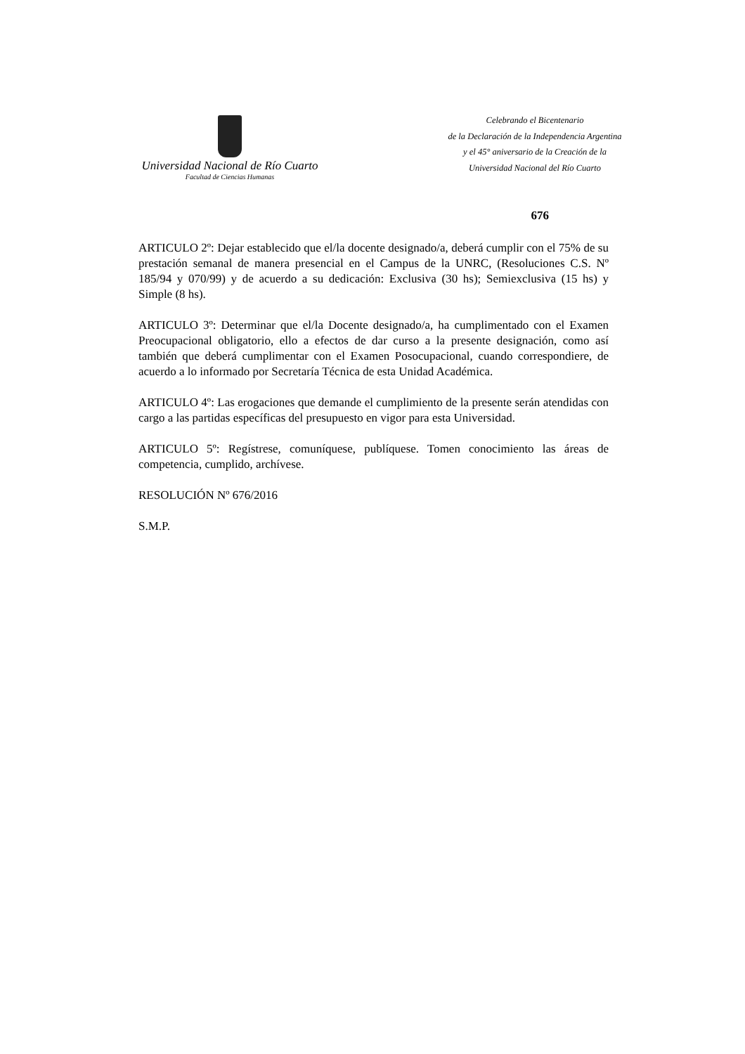Universidad Nacional de Río Cuarto
Facultad de Ciencias Humanas
Celebrando el Bicentenario
de la Declaración de la Independencia Argentina
y el 45° aniversario de la Creación de la
Universidad Nacional del Río Cuarto
676
ARTICULO 2º: Dejar establecido que el/la docente designado/a, deberá cumplir con el 75% de su prestación semanal de manera presencial en el Campus de la UNRC, (Resoluciones C.S. Nº 185/94 y 070/99) y de acuerdo a su dedicación: Exclusiva (30 hs); Semiexclusiva (15 hs) y Simple (8 hs).
ARTICULO 3º: Determinar que el/la Docente designado/a, ha cumplimentado con el Examen Preocupacional obligatorio, ello a efectos de dar curso a la presente designación, como así también que deberá cumplimentar con el Examen Posocupacional, cuando correspondiere, de acuerdo a lo informado por Secretaría Técnica de esta Unidad Académica.
ARTICULO 4º: Las erogaciones que demande el cumplimiento de la presente serán atendidas con cargo a las partidas específicas del presupuesto en vigor para esta Universidad.
ARTICULO 5º: Regístrese, comuníquese, publíquese. Tomen conocimiento las áreas de competencia, cumplido, archívese.
RESOLUCIÓN Nº 676/2016
S.M.P.